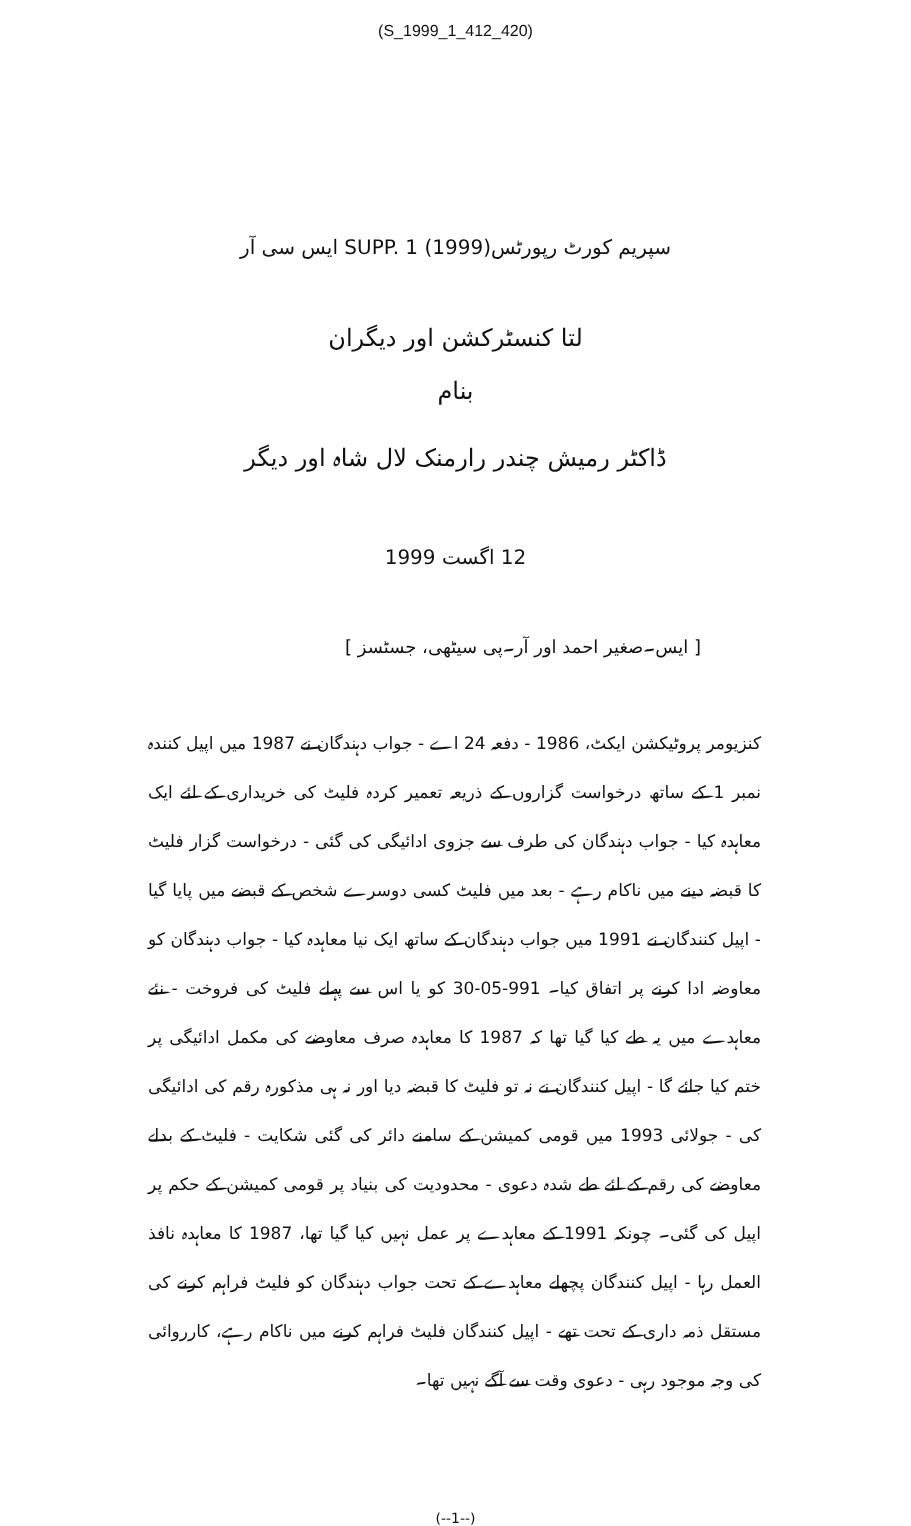(S_1999_1_412_420)
سپریم کورٹ رپورٹس(1999) SUPP. 1 ایس سی آر
لتا کنسٹرکشن اور دیگران
بنام
ڈاکٹر رمیش چندر رارمنک لال شاہ اور دیگر
12 اگست 1999
[ ایس۔صغیر احمد اور آر۔پی سیٹھی، جسٹسز ]
کنزیومر پروٹیکشن ایکٹ، 1986 - دفعہ 24 اے - جواب دہندگان نے 1987 میں اپیل کنندہ نمبر 1 کے ساتھ درخواست گزاروں کے ذریعہ تعمیر کردہ فلیٹ کی خریداری کے لئے ایک معاہدہ کیا - جواب دہندگان کی طرف سے جزوی ادائیگی کی گئی - درخواست گزار فلیٹ کا قبضہ دینے میں ناکام رہے - بعد میں فلیٹ کسی دوسرے شخص کے قبضے میں پایا گیا - اپیل کنندگان نے 1991 میں جواب دہندگان کے ساتھ ایک نیا معاہدہ کیا - جواب دہندگان کو معاوضہ ادا کرنے پر اتفاق کیا۔ 991-05-30 کو یا اس سے پہلے فلیٹ کی فروخت - نئے معاہدے میں یہ طے کیا گیا تھا کہ 1987 کا معاہدہ صرف معاوضے کی مکمل ادائیگی پر ختم کیا جائے گا - اپیل کنندگان نے نہ تو فلیٹ کا قبضہ دیا اور نہ ہی مذکورہ رقم کی ادائیگی کی - جولائی 1993 میں قومی کمیشن کے سامنے دائر کی گئی شکایت - فلیٹ کے بدلے معاوضے کی رقم کے لئے طے شدہ دعوی - محدودیت کی بنیاد پر قومی کمیشن کے حکم پر اپیل کی گئی۔ چونکہ 1991 کے معاہدے پر عمل نہیں کیا گیا تھا، 1987 کا معاہدہ نافذ العمل رہا - اپیل کنندگان پچھلے معاہدے کے تحت جواب دہندگان کو فلیٹ فراہم کرنے کی مستقل ذمہ داری کے تحت تھے - اپیل کنندگان فلیٹ فراہم کرنے میں ناکام رہے، کارروائی کی وجہ موجود رہی - دعوی وقت سے آگے نہیں تھا۔
(--1--)